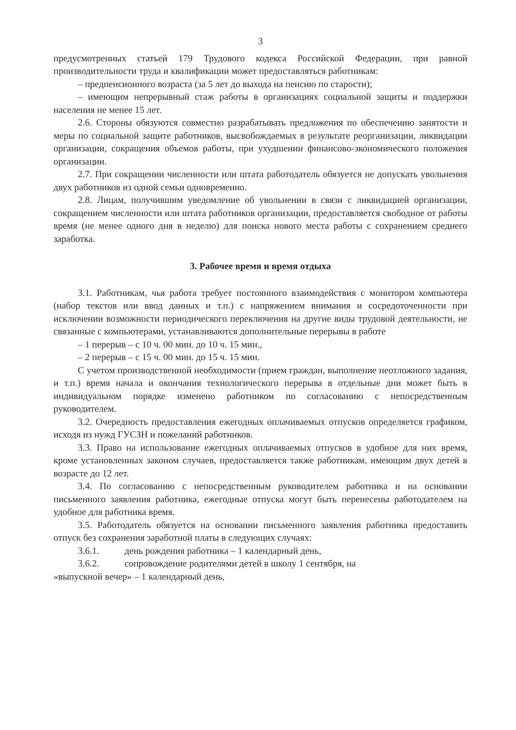3
предусмотренных статьей 179 Трудового кодекса Российской Федерации, при равной производительности труда и квалификации может предоставляться работникам:
– предпенсионного возраста (за 5 лет до выхода на пенсию по старости);
– имеющим непрерывный стаж работы в организациях социальной защиты и поддержки населения не менее 15 лет.
2.6. Стороны обязуются совместно разрабатывать предложения по обеспечению занятости и меры по социальной защите работников, высвобождаемых в результате реорганизации, ликвидации организации, сокращения объемов работы, при ухудшении финансово-экономического положения организации.
2.7. При сокращении численности или штата работодатель обязуется не допускать увольнения двух работников из одной семьи одновременно.
2.8. Лицам, получившим уведомление об увольнении в связи с ликвидацией организации, сокращением численности или штата работников организации, предоставляется свободное от работы время (не менее одного дня в неделю) для поиска нового места работы с сохранением среднего заработка.
3. Рабочее время и время отдыха
3.1. Работникам, чья работа требует постоянного взаимодействия с монитором компьютера (набор текстов или ввод данных и т.п.) с напряжением внимания и сосредоточенности при исключении возможности периодического переключения на другие виды трудовой деятельности, не связанные с компьютерами, устанавливаются дополнительные перерывы в работе
– 1 перерыв – с 10 ч. 00 мин. до 10 ч. 15 мин.,
– 2 перерыв – с 15 ч. 00 мин. до 15 ч. 15 мин.
С учетом производственной необходимости (прием граждан, выполнение неотложного задания, и т.п.) время начала и окончания технологического перерыва в отдельные дни может быть в индивидуальном порядке изменено работником по согласованию с непосредственным руководителем.
3.2. Очередность предоставления ежегодных оплачиваемых отпусков определяется графиком, исходя из нужд ГУСЗН и пожеланий работников.
3.3. Право на использование ежегодных оплачиваемых отпусков в удобное для них время, кроме установленных законом случаев, предоставляется также работникам, имеющим двух детей в возрасте до 12 лет.
3.4. По согласованию с непосредственным руководителем работника и на основании письменного заявления работника, ежегодные отпуска могут быть перенесены работодателем на удобное для работника время.
3.5. Работодатель обязуется на основании письменного заявления работника предоставить отпуск без сохранения заработной платы в следующих случаях:
3.6.1. день рождения работника – 1 календарный день,
3.6.2. сопровождение родителями детей в школу 1 сентября, на
«выпускной вечер» – 1 календарный день,